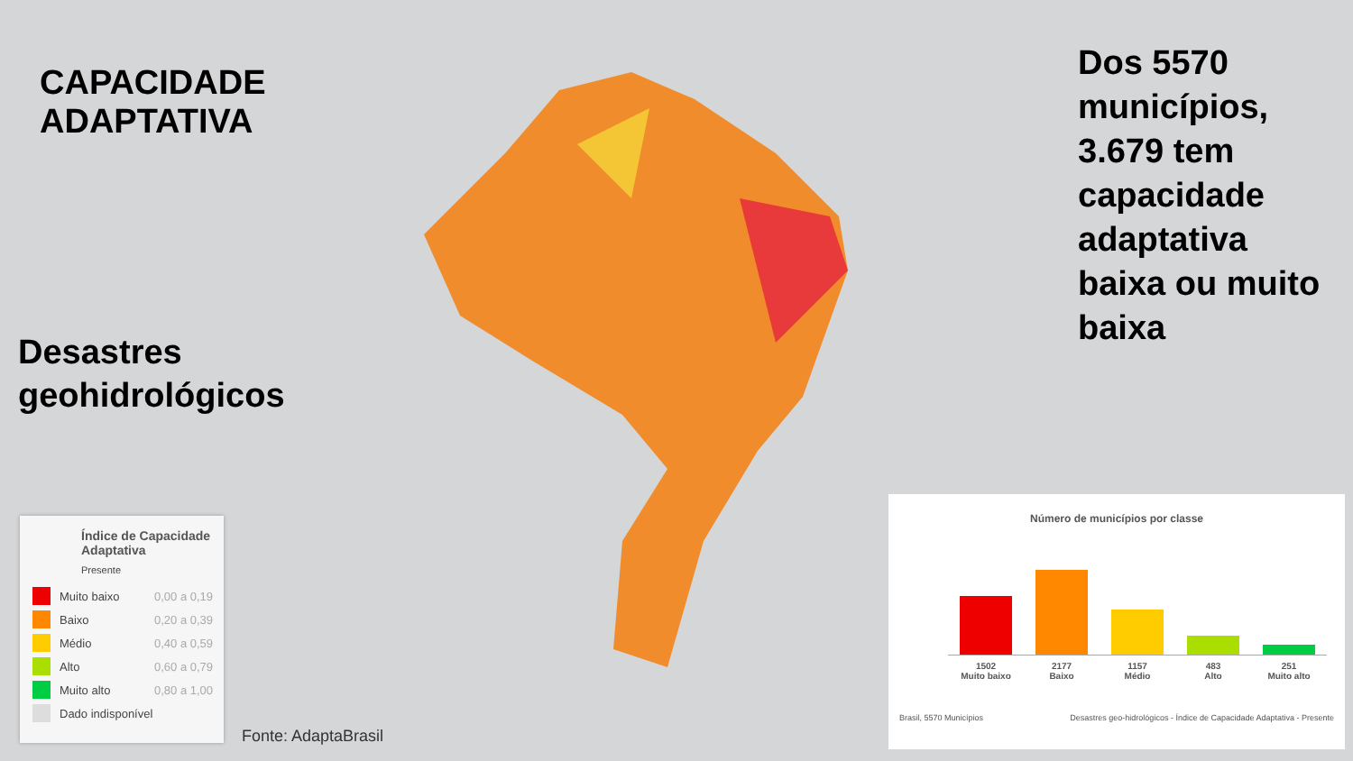CAPACIDADE ADAPTATIVA
Desastres
geohidrológicos
Dos 5570 municípios, 3.679 tem capacidade adaptativa baixa ou muito baixa
Índice de Capacidade Adaptativa
Presente
Muito baixo 0,00 a 0,19
Baixo 0,20 a 0,39
Médio 0,40 a 0,59
Alto 0,60 a 0,79
Muito alto 0,80 a 1,00
Dado indisponível
Fonte: AdaptaBrasil
Número de municípios por classe
1502
Muito baixo
2177
Baixo
1157
Médio
483
Alto
251
Muito alto
Brasil, 5570 Municípios Desastres geo-hidrológicos - Índice de Capacidade Adaptativa - Presente